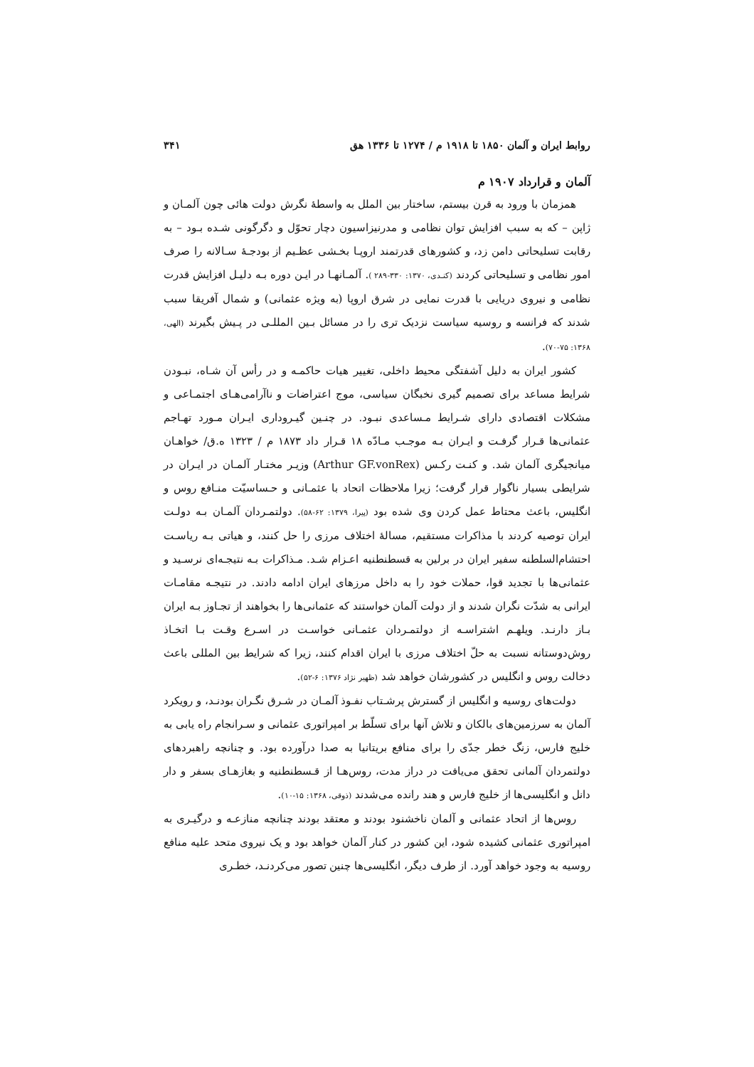روابط ایران و آلمان ۱۸۵۰ تا ۱۹۱۸ م / ۱۲۷۴ تا ۱۳۳۶ هق ۳۴۱
آلمان و قرارداد ۱۹۰۷ م
همزمان با ورود به قرن بیستم، ساختار بین الملل به واسطهٔ نگرش دولت هائی چون آلمـان و ژاپن – که به سبب افزایش توان نظامی و مدرنیزاسیون دچار تحوّل و دگرگونی شـده بـود – به رقابت تسلیحاتی دامن زد، و کشورهای قدرتمند اروپـا بخـشی عظـیم از بودجـهٔ سـالانه را صرف امور نظامی و تسلیحاتی کردند (کنـدی، ۱۳۷۰: ۳۳۰-۲۸۹ ). آلمـانهـا در ایـن دوره بـه دلیـل افزایش قدرت نظامی و نیروی دریایی با قدرت نمایی در شرق اروپا (به ویژه عثمانی) و شمال آفریقا سبب شدند که فرانسه و روسیه سیاست نزدیک تری را در مسائل بـین المللـی در پـیش بگیرند (الهی، ۱۳۶۸: ۷۵-۷۰).
کشور ایران به دلیل آشفتگی محیط داخلی، تغییر هیات حاکمـه و در رأس آن شـاه، نبـودن شرایط مساعد برای تصمیم گیری نخبگان سیاسی، موج اعتراضات و ناآرامی‌هـای اجتمـاعی و مشکلات اقتصادی دارای شـرایط مـساعدی نبـود. در چنـین گیـروداری ایـران مـورد تهـاجم عثمانی‌ها قـرار گرفـت و ایـران بـه موجـب مـادّه ۱۸ قـرار داد ۱۸۷۳ م / ۱۳۲۳ ه.ق/ خواهـان میانجیگری آلمان شد. و کنـت رکـس (Arthur GF.vonRex) وزیـر مختـار آلمـان در ایـران در شرایطی بسیار ناگوار قرار گرفت؛ زیرا ملاحظات اتحاد با عثمـانی و حـساسیّت منـافع روس و انگلیس، باعث محتاط عمل کردن وی شده بود (پیرا، ۱۳۷۹: ۶۲-۵۸). دولتمـردان آلمـان بـه دولـت ایران توصیه کردند با مذاکرات مستقیم، مسالهٔ اختلاف مرزی را حل کنند، و هیاتی بـه ریاسـت احتشام‌السلطنه سفیر ایران در برلین به قسطنطنیه اعـزام شـد. مـذاکرات بـه نتیجـه‌ای نرسـید و عثمانی‌ها با تجدید قوا، حملات خود را به داخل مرزهای ایران ادامه دادند. در نتیجـه مقامـات ایرانی به شدّت نگران شدند و از دولت آلمان خواستند که عثمانی‌ها را بخواهند از تجـاوز بـه ایران بـاز دارنـد. ویلهـم اشتراسـه از دولتمـردان عثمـانی خواسـت در اسـرع وقـت بـا اتخـاذ روش‌دوستانه نسبت به حلّ اختلاف مرزی با ایران اقدام کنند، زیرا که شرایط بین المللی باعث دخالت روس و انگلیس در کشورشان خواهد شد (ظهیر نژاد ۱۳۷۶: ۶-۵۲).
دولت‌های روسیه و انگلیس از گسترش پرشـتاب نفـوذ آلمـان در شـرق نگـران بودنـد، و رویکرد آلمان به سرزمین‌های بالکان و تلاش آنها برای تسلّط بر امپراتوری عثمانی و سـرانجام راه یابی به خلیج فارس، زنگ خطر جدّی را برای منافع بریتانیا به صدا درآورده بود. و چنانچه راهبردهای دولتمردان آلمانی تحقق می‌یافت در دراز مدت، روس‌هـا از قـسطنطنیه و بغازهـای بسفر و دار دانل و انگلیسی‌ها از خلیج فارس و هند رانده می‌شدند (ذوقی، ۱۳۶۸: ۱۵-۱۰).
روس‌ها از اتحاد عثمانی و آلمان ناخشنود بودند و معتقد بودند چنانچه منازعـه و درگیـری به امپراتوری عثمانی کشیده شود، این کشور در کنار آلمان خواهد بود و یک نیروی متحد علیه منافع روسیه به وجود خواهد آورد. از طرف دیگر، انگلیسی‌ها چنین تصور می‌کردنـد، خطـری